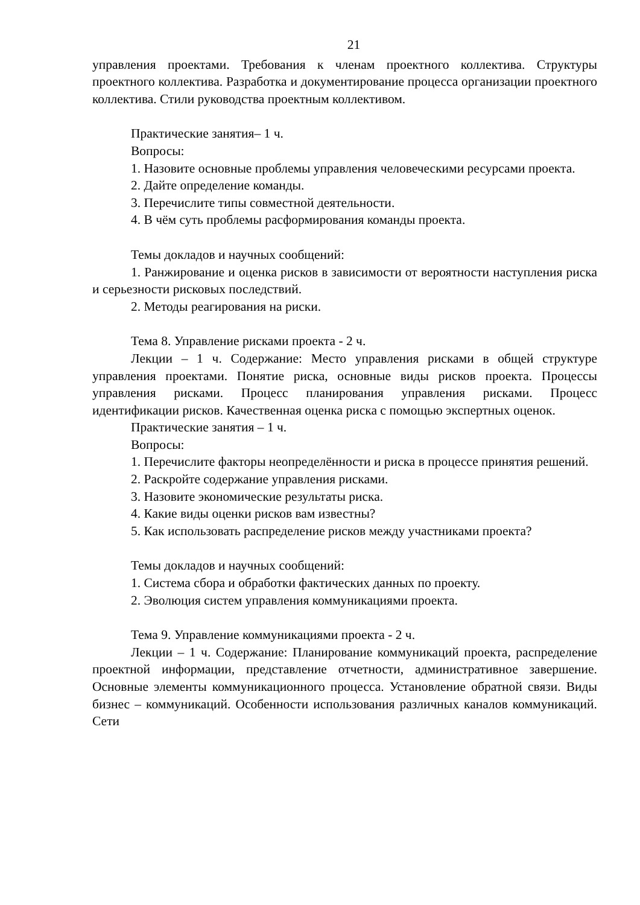21
управления проектами. Требования к членам проектного коллектива. Структуры проектного коллектива. Разработка и документирование процесса организации проектного коллектива. Стили руководства проектным коллективом.
Практические занятия– 1 ч.
Вопросы:
1. Назовите основные проблемы управления человеческими ресурсами проекта.
2. Дайте определение команды.
3. Перечислите типы совместной деятельности.
4. В чём суть проблемы расформирования команды проекта.
Темы докладов и научных сообщений:
1. Ранжирование и оценка рисков в зависимости от вероятности наступления риска и серьезности рисковых последствий.
2. Методы реагирования на риски.
Тема 8. Управление рисками проекта - 2 ч.
Лекции – 1 ч. Содержание: Место управления рисками в общей структуре управления проектами. Понятие риска, основные виды рисков проекта. Процессы управления рисками. Процесс планирования управления рисками. Процесс идентификации рисков. Качественная оценка риска с помощью экспертных оценок.
Практические занятия – 1 ч.
Вопросы:
1. Перечислите факторы неопределённости и риска в процессе принятия решений.
2. Раскройте содержание управления рисками.
3. Назовите экономические результаты риска.
4. Какие виды оценки рисков вам известны?
5. Как использовать распределение рисков между участниками проекта?
Темы докладов и научных сообщений:
1. Система сбора и обработки фактических данных по проекту.
2. Эволюция систем управления коммуникациями проекта.
Тема 9. Управление коммуникациями проекта - 2 ч.
Лекции – 1 ч. Содержание: Планирование коммуникаций проекта, распределение проектной информации, представление отчетности, административное завершение. Основные элементы коммуникационного процесса. Установление обратной связи. Виды бизнес – коммуникаций. Особенности использования различных каналов коммуникаций. Сети